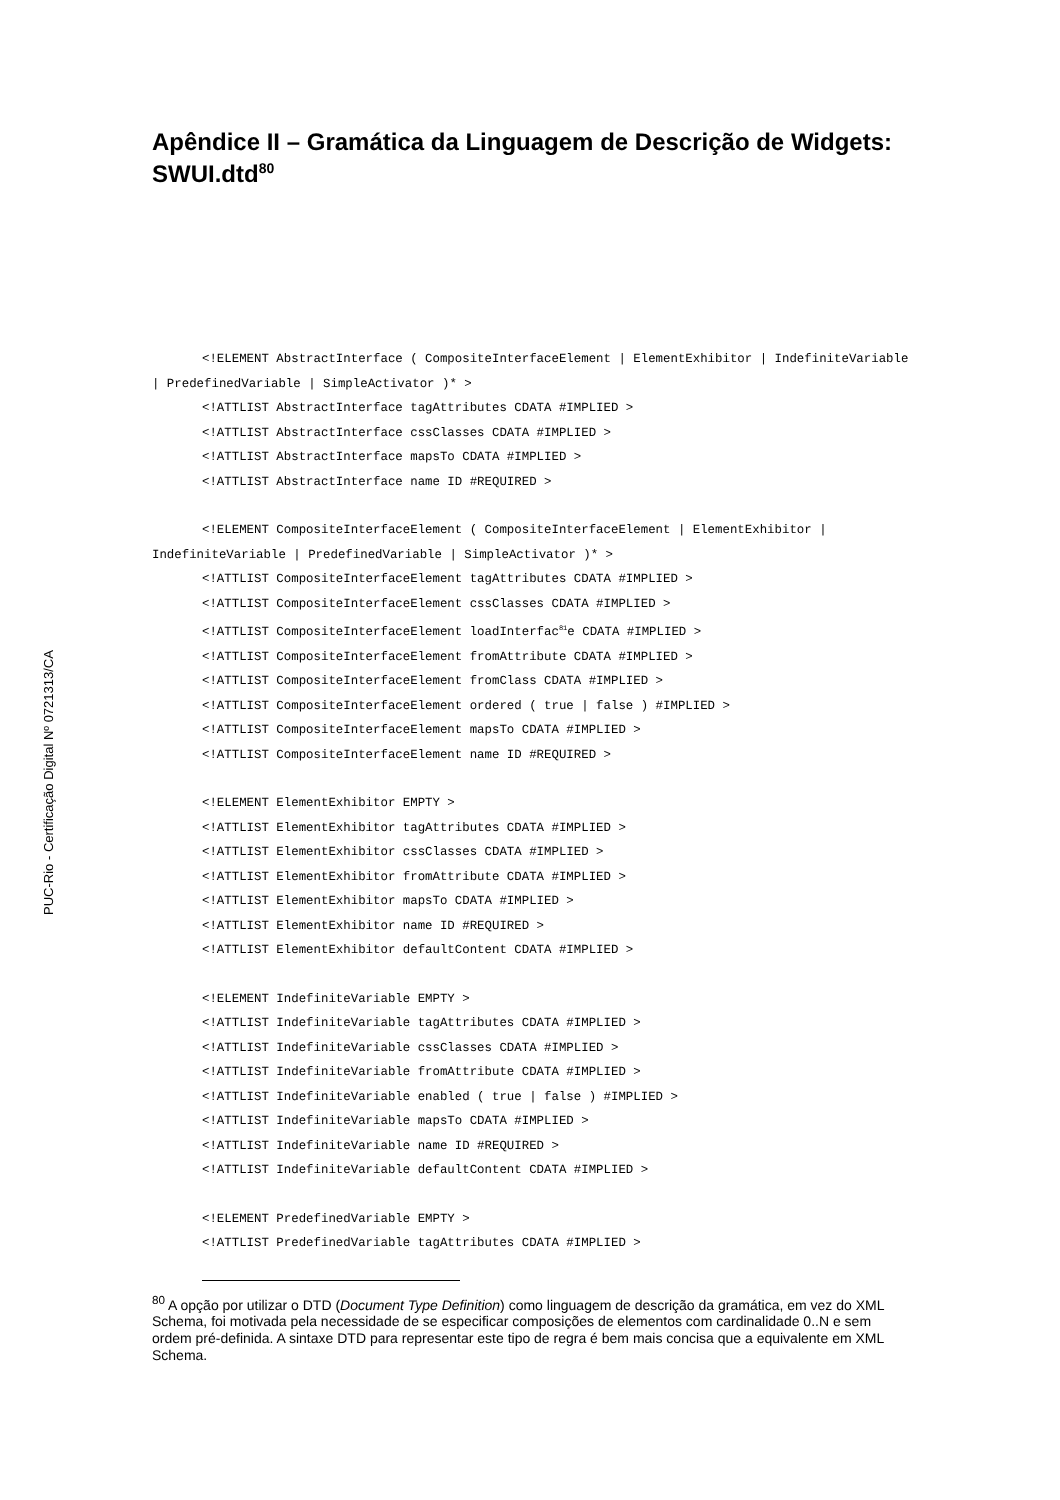PUC-Rio - Certificação Digital Nº 0721313/CA
Apêndice II – Gramática da Linguagem de Descrição de Widgets: SWUI.dtd<sup>80</sup>
<!ELEMENT AbstractInterface ( CompositeInterfaceElement | ElementExhibitor | IndefiniteVariable | PredefinedVariable | SimpleActivator )* >
<!ATTLIST AbstractInterface tagAttributes CDATA #IMPLIED >
<!ATTLIST AbstractInterface cssClasses CDATA #IMPLIED >
<!ATTLIST AbstractInterface mapsTo CDATA #IMPLIED >
<!ATTLIST AbstractInterface name ID #REQUIRED >
<!ELEMENT CompositeInterfaceElement ( CompositeInterfaceElement | ElementExhibitor | IndefiniteVariable | PredefinedVariable | SimpleActivator )* >
<!ATTLIST CompositeInterfaceElement tagAttributes CDATA #IMPLIED >
<!ATTLIST CompositeInterfaceElement cssClasses CDATA #IMPLIED >
<!ATTLIST CompositeInterfaceElement loadInterfac<sup>81</sup>e CDATA #IMPLIED >
<!ATTLIST CompositeInterfaceElement fromAttribute CDATA #IMPLIED >
<!ATTLIST CompositeInterfaceElement fromClass CDATA #IMPLIED >
<!ATTLIST CompositeInterfaceElement ordered ( true | false ) #IMPLIED >
<!ATTLIST CompositeInterfaceElement mapsTo CDATA #IMPLIED >
<!ATTLIST CompositeInterfaceElement name ID #REQUIRED >
<!ELEMENT ElementExhibitor EMPTY >
<!ATTLIST ElementExhibitor tagAttributes CDATA #IMPLIED >
<!ATTLIST ElementExhibitor cssClasses CDATA #IMPLIED >
<!ATTLIST ElementExhibitor fromAttribute CDATA #IMPLIED >
<!ATTLIST ElementExhibitor mapsTo CDATA #IMPLIED >
<!ATTLIST ElementExhibitor name ID #REQUIRED >
<!ATTLIST ElementExhibitor defaultContent CDATA #IMPLIED >
<!ELEMENT IndefiniteVariable EMPTY >
<!ATTLIST IndefiniteVariable tagAttributes CDATA #IMPLIED >
<!ATTLIST IndefiniteVariable cssClasses CDATA #IMPLIED >
<!ATTLIST IndefiniteVariable fromAttribute CDATA #IMPLIED >
<!ATTLIST IndefiniteVariable enabled ( true | false ) #IMPLIED >
<!ATTLIST IndefiniteVariable mapsTo CDATA #IMPLIED >
<!ATTLIST IndefiniteVariable name ID #REQUIRED >
<!ATTLIST IndefiniteVariable defaultContent CDATA #IMPLIED >
<!ELEMENT PredefinedVariable EMPTY >
<!ATTLIST PredefinedVariable tagAttributes CDATA #IMPLIED >
<sup>80</sup> A opção por utilizar o DTD (Document Type Definition) como linguagem de descrição da gramática, em vez do XML Schema, foi motivada pela necessidade de se especificar composições de elementos com cardinalidade 0..N e sem ordem pré-definida. A sintaxe DTD para representar este tipo de regra é bem mais concisa que a equivalente em XML Schema.